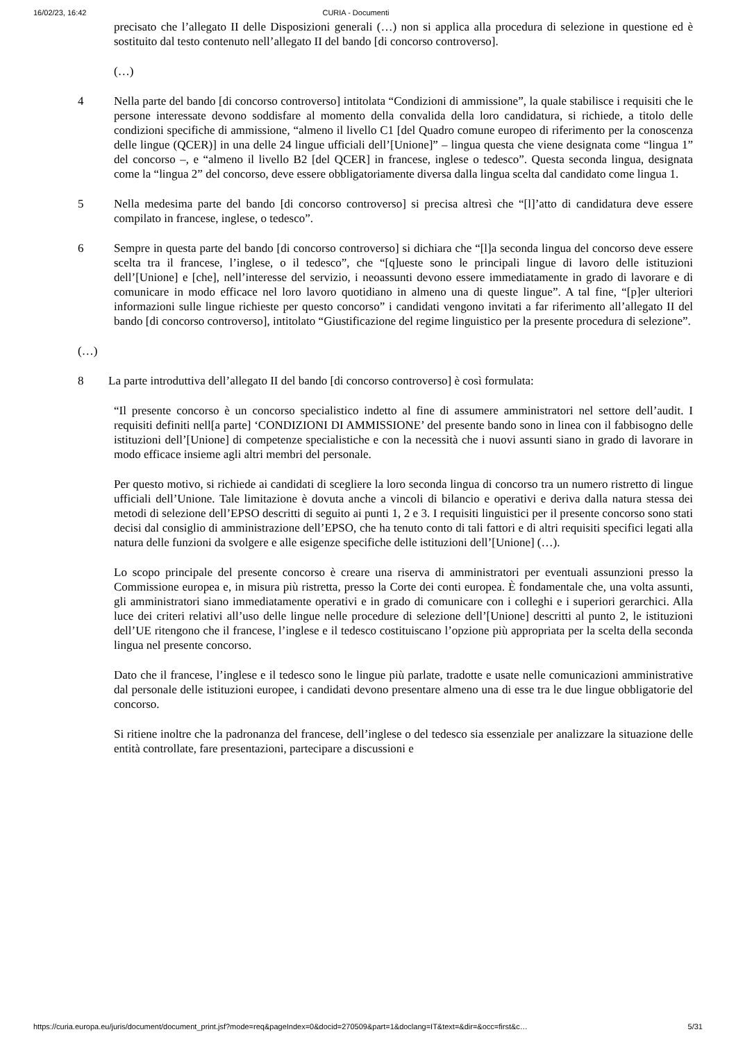16/02/23, 16:42 CURIA - Documenti
precisato che l’allegato II delle Disposizioni generali (…) non si applica alla procedura di selezione in questione ed è sostituito dal testo contenuto nell’allegato II del bando [di concorso controverso].
(…)
4 Nella parte del bando [di concorso controverso] intitolata “Condizioni di ammissione”, la quale stabilisce i requisiti che le persone interessate devono soddisfare al momento della convalida della loro candidatura, si richiede, a titolo delle condizioni specifiche di ammissione, “almeno il livello C1 [del Quadro comune europeo di riferimento per la conoscenza delle lingue (QCER)] in una delle 24 lingue ufficiali dell’[Unione]” – lingua questa che viene designata come “lingua 1” del concorso –, e “almeno il livello B2 [del QCER] in francese, inglese o tedesco”. Questa seconda lingua, designata come la “lingua 2” del concorso, deve essere obbligatoriamente diversa dalla lingua scelta dal candidato come lingua 1.
5 Nella medesima parte del bando [di concorso controverso] si precisa altresì che “[l]’atto di candidatura deve essere compilato in francese, inglese, o tedesco”.
6 Sempre in questa parte del bando [di concorso controverso] si dichiara che “[l]a seconda lingua del concorso deve essere scelta tra il francese, l’inglese, o il tedesco”, che “[q]ueste sono le principali lingue di lavoro delle istituzioni dell’[Unione] e [che], nell’interesse del servizio, i neoassunti devono essere immediatamente in grado di lavorare e di comunicare in modo efficace nel loro lavoro quotidiano in almeno una di queste lingue”. A tal fine, “[p]er ulteriori informazioni sulle lingue richieste per questo concorso” i candidati vengono invitati a far riferimento all’allegato II del bando [di concorso controverso], intitolato “Giustificazione del regime linguistico per la presente procedura di selezione”.
(…)
8 La parte introduttiva dell’allegato II del bando [di concorso controverso] è così formulata:
“Il presente concorso è un concorso specialistico indetto al fine di assumere amministratori nel settore dell’audit. I requisiti definiti nell[a parte] ‘CONDIZIONI DI AMMISSIONE’ del presente bando sono in linea con il fabbisogno delle istituzioni dell’[Unione] di competenze specialistiche e con la necessità che i nuovi assunti siano in grado di lavorare in modo efficace insieme agli altri membri del personale.
Per questo motivo, si richiede ai candidati di scegliere la loro seconda lingua di concorso tra un numero ristretto di lingue ufficiali dell’Unione. Tale limitazione è dovuta anche a vincoli di bilancio e operativi e deriva dalla natura stessa dei metodi di selezione dell’EPSO descritti di seguito ai punti 1, 2 e 3. I requisiti linguistici per il presente concorso sono stati decisi dal consiglio di amministrazione dell’EPSO, che ha tenuto conto di tali fattori e di altri requisiti specifici legati alla natura delle funzioni da svolgere e alle esigenze specifiche delle istituzioni dell’[Unione] (…).
Lo scopo principale del presente concorso è creare una riserva di amministratori per eventuali assunzioni presso la Commissione europea e, in misura più ristretta, presso la Corte dei conti europea. È fondamentale che, una volta assunti, gli amministratori siano immediatamente operativi e in grado di comunicare con i colleghi e i superiori gerarchici. Alla luce dei criteri relativi all’uso delle lingue nelle procedure di selezione dell’[Unione] descritti al punto 2, le istituzioni dell’UE ritengono che il francese, l’inglese e il tedesco costituiscano l’opzione più appropriata per la scelta della seconda lingua nel presente concorso.
Dato che il francese, l’inglese e il tedesco sono le lingue più parlate, tradotte e usate nelle comunicazioni amministrative dal personale delle istituzioni europee, i candidati devono presentare almeno una di esse tra le due lingue obbligatorie del concorso.
Si ritiene inoltre che la padronanza del francese, dell’inglese o del tedesco sia essenziale per analizzare la situazione delle entità controllate, fare presentazioni, partecipare a discussioni e
https://curia.europa.eu/juris/document/document_print.jsf?mode=req&pageIndex=0&docid=270509&part=1&doclang=IT&text=&dir=&occ=first&c… 5/31